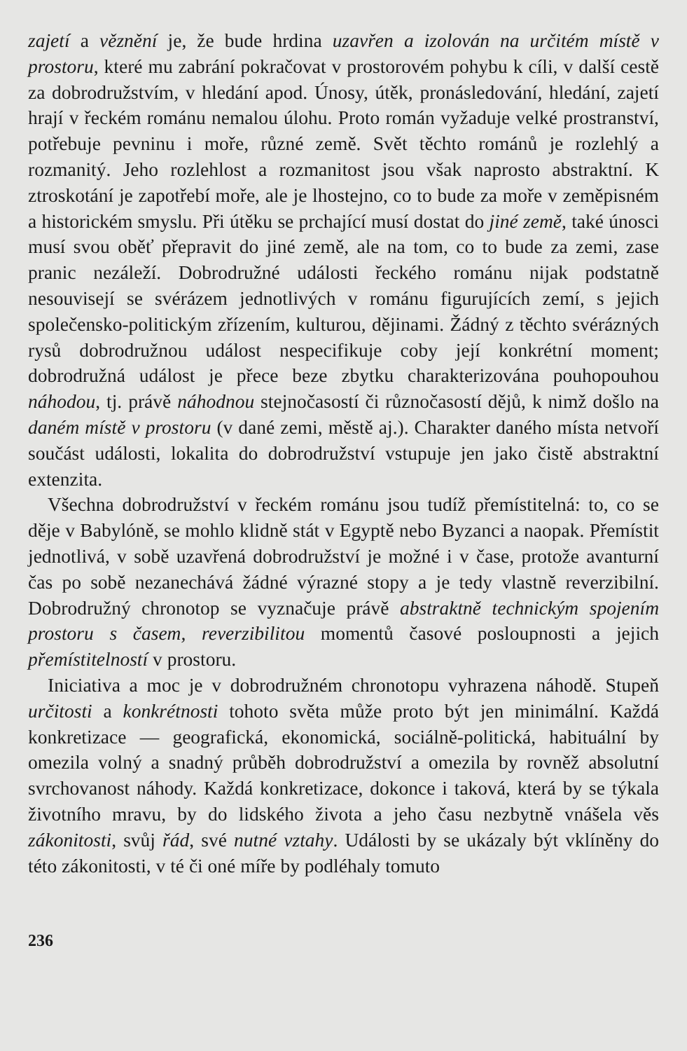zajetí a věznění je, že bude hrdina uzavřen a izolován na určitém místě v prostoru, které mu zabrání pokračovat v prostorovém pohybu k cíli, v další cestě za dobrodružstvím, v hledání apod. Únosy, útěk, pronásledování, hledání, zajetí hrají v řeckém románu nemalou úlohu. Proto román vyžaduje velké prostranství, potřebuje pevninu i moře, různé země. Svět těchto románů je rozlehlý a rozmanitý. Jeho rozlehlost a rozmanitost jsou však naprosto abstraktní. K ztroskotání je zapotřebí moře, ale je lhostejno, co to bude za moře v zeměpisném a historickém smyslu. Při útěku se prchající musí dostat do jiné země, také únosci musí svou oběť přepravit do jiné země, ale na tom, co to bude za zemi, zase pranic nezáleží. Dobrodružné události řeckého románu nijak podstatně nesouvisejí se svérázem jednotlivých v románu figurujících zemí, s jejich společensko-politickým zřízením, kulturou, dějinami. Žádný z těchto svérázných rysů dobrodružnou událost nespecifikuje coby její konkrétní moment; dobrodružná událost je přece beze zbytku charakterizována pouhopouhou náhodou, tj. právě náhodnou stejnočasostí či různočasostí dějů, k nimž došlo na daném místě v prostoru (v dané zemi, městě aj.). Charakter daného místa netvoří součást události, lokalita do dobrodružství vstupuje jen jako čistě abstraktní extenzita.
Všechna dobrodružství v řeckém románu jsou tudíž přemístitelná: to, co se děje v Babylóně, se mohlo klidně stát v Egyptě nebo Byzanci a naopak. Přemístit jednotlivá, v sobě uzavřená dobrodružství je možné i v čase, protože avanturní čas po sobě nezanechává žádné výrazné stopy a je tedy vlastně reverzibilní. Dobrodružný chronotop se vyznačuje právě abstraktně technickým spojením prostoru s časem, reverzibilitou momentů časové posloupnosti a jejich přemístitelností v prostoru.
Iniciativa a moc je v dobrodružném chronotopu vyhrazena náhodě. Stupeň určitosti a konkrétnosti tohoto světa může proto být jen minimální. Každá konkretizace — geografická, ekonomická, sociálně-politická, habituální by omezila volný a snadný průběh dobrodružství a omezila by rovněž absolutní svrchovanost náhody. Každá konkretizace, dokonce i taková, která by se týkala životního mravu, by do lidského života a jeho času nezbytně vnášela věs zákonitosti, svůj řád, své nutné vztahy. Události by se ukázaly být vklíněny do této zákonitosti, v té či oné míře by podléhaly tomuto
236